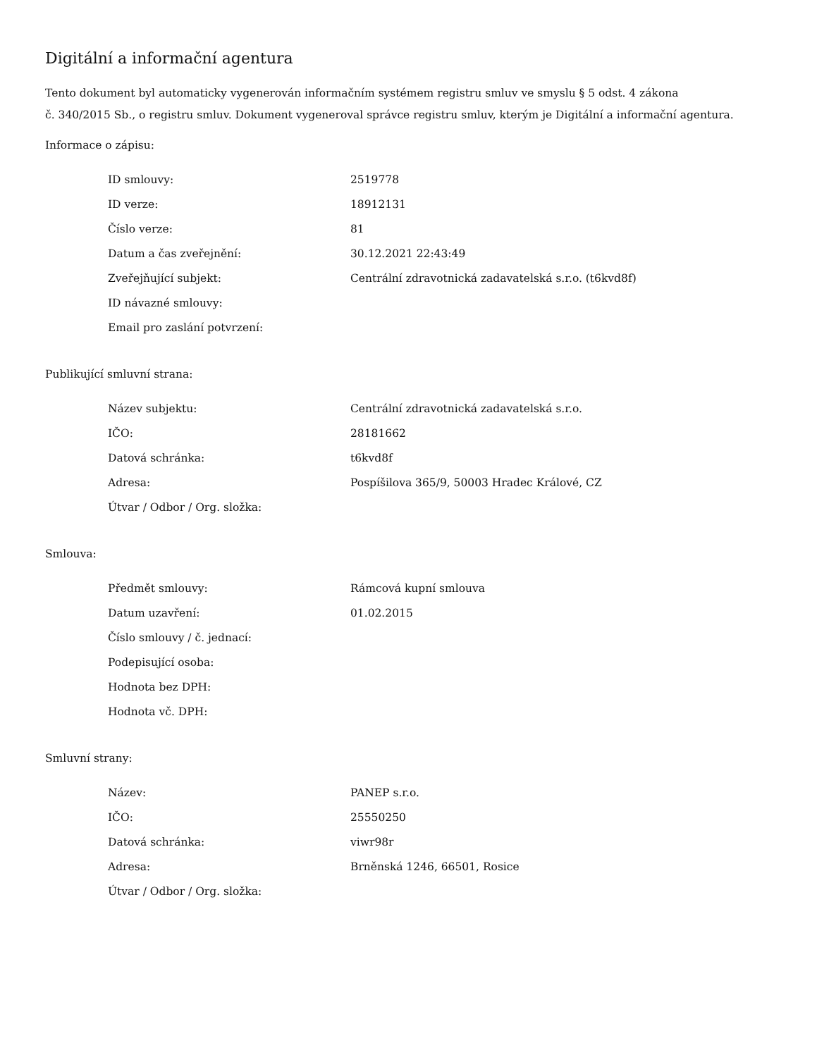Digitální a informační agentura
Tento dokument byl automaticky vygenerován informačním systémem registru smluv ve smyslu § 5 odst. 4 zákona
č. 340/2015 Sb., o registru smluv. Dokument vygeneroval správce registru smluv, kterým je Digitální a informační agentura.
Informace o zápisu:
| ID smlouvy: | 2519778 |
| ID verze: | 18912131 |
| Číslo verze: | 81 |
| Datum a čas zveřejnění: | 30.12.2021 22:43:49 |
| Zveřejňující subjekt: | Centrální zdravotnická zadavatelská s.r.o. (t6kvd8f) |
| ID návazné smlouvy: | |
| Email pro zaslání potvrzení: | |
Publikující smluvní strana:
| Název subjektu: | Centrální zdravotnická zadavatelská s.r.o. |
| IČO: | 28181662 |
| Datová schránka: | t6kvd8f |
| Adresa: | Pospíšilova 365/9, 50003 Hradec Králové, CZ |
| Útvar / Odbor / Org. složka: | |
Smlouva:
| Předmět smlouvy: | Rámcová kupní smlouva |
| Datum uzavření: | 01.02.2015 |
| Číslo smlouvy / č. jednací: | |
| Podepisující osoba: | |
| Hodnota bez DPH: | |
| Hodnota vč. DPH: | |
Smluvní strany:
| Název: | PANEP s.r.o. |
| IČO: | 25550250 |
| Datová schránka: | viwr98r |
| Adresa: | Brněnská 1246, 66501, Rosice |
| Útvar / Odbor / Org. složka: | |